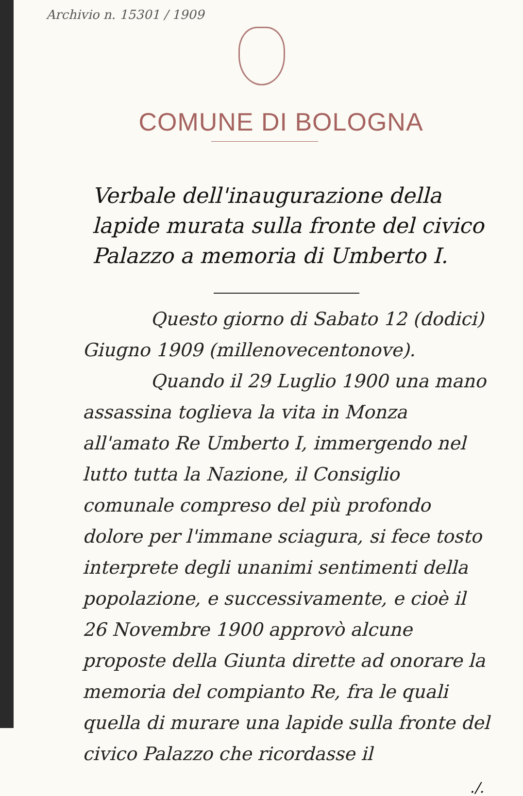Archivio n. 15301 / 1909
COMUNE DI BOLOGNA
Verbale dell'inaugurazione della lapide murata sulla fronte del civico Palazzo a memoria di Umberto I.
Questo giorno di Sabato 12 (dodici) Giugno 1909 (millenovecentonove).
Quando il 29 Luglio 1900 una mano assassina toglieva la vita in Monza all'amato Re Umberto I, immergendo nel lutto tutta la Nazione, il Consiglio comunale compreso del più profondo dolore per l'immane sciagura, si fece tosto interprete degli unanimi sentimenti della popolazione, e successivamente, e cioè il 26 Novembre 1900 approvò alcune proposte della Giunta dirette ad onorare la memoria del compianto Re, fra le quali quella di murare una lapide sulla fronte del civico Palazzo che ricordasse il
./.